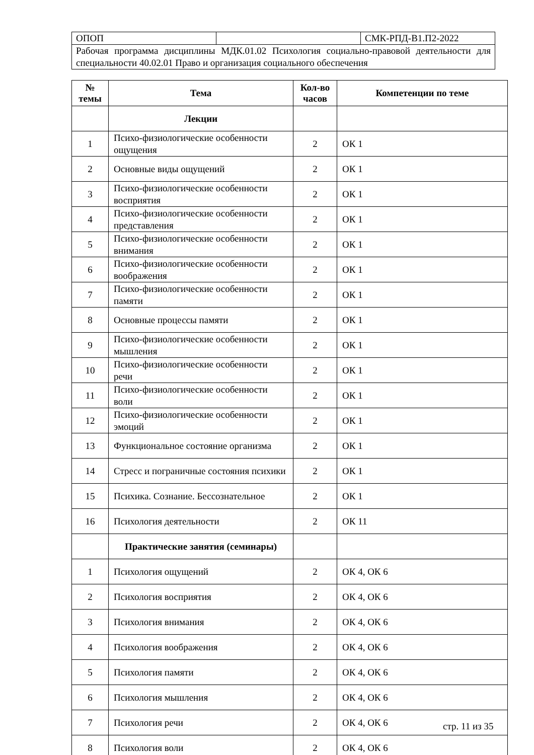| ОПОП | | СМК-РПД-В1.П2-2022 |
| Рабочая программа дисциплины МДК.01.02 Психология социально-правовой деятельности для специальности 40.02.01 Право и организация социального обеспечения | | |
| № темы | Тема | Кол-во часов | Компетенции по теме |
| --- | --- | --- | --- |
| | Лекции | | |
| 1 | Психо-физиологические особенности ощущения | 2 | ОК 1 |
| 2 | Основные виды ощущений | 2 | ОК 1 |
| 3 | Психо-физиологические особенности восприятия | 2 | ОК 1 |
| 4 | Психо-физиологические особенности представления | 2 | ОК 1 |
| 5 | Психо-физиологические особенности внимания | 2 | ОК 1 |
| 6 | Психо-физиологические особенности воображения | 2 | ОК 1 |
| 7 | Психо-физиологические особенности памяти | 2 | ОК 1 |
| 8 | Основные процессы памяти | 2 | ОК 1 |
| 9 | Психо-физиологические особенности мышления | 2 | ОК 1 |
| 10 | Психо-физиологические особенности речи | 2 | ОК 1 |
| 11 | Психо-физиологические особенности воли | 2 | ОК 1 |
| 12 | Психо-физиологические особенности эмоций | 2 | ОК 1 |
| 13 | Функциональное состояние организма | 2 | ОК 1 |
| 14 | Стресс и пограничные состояния психики | 2 | ОК 1 |
| 15 | Психика. Сознание. Бессознательное | 2 | ОК 1 |
| 16 | Психология деятельности | 2 | ОК 11 |
| | Практические занятия (семинары) | | |
| 1 | Психология ощущений | 2 | ОК 4, ОК 6 |
| 2 | Психология восприятия | 2 | ОК 4, ОК 6 |
| 3 | Психология внимания | 2 | ОК 4, ОК 6 |
| 4 | Психология воображения | 2 | ОК 4, ОК 6 |
| 5 | Психология памяти | 2 | ОК 4, ОК 6 |
| 6 | Психология мышления | 2 | ОК 4, ОК 6 |
| 7 | Психология речи | 2 | ОК 4, ОК 6 |
| 8 | Психология воли | 2 | ОК 4, ОК 6 |
стр. 11 из 35